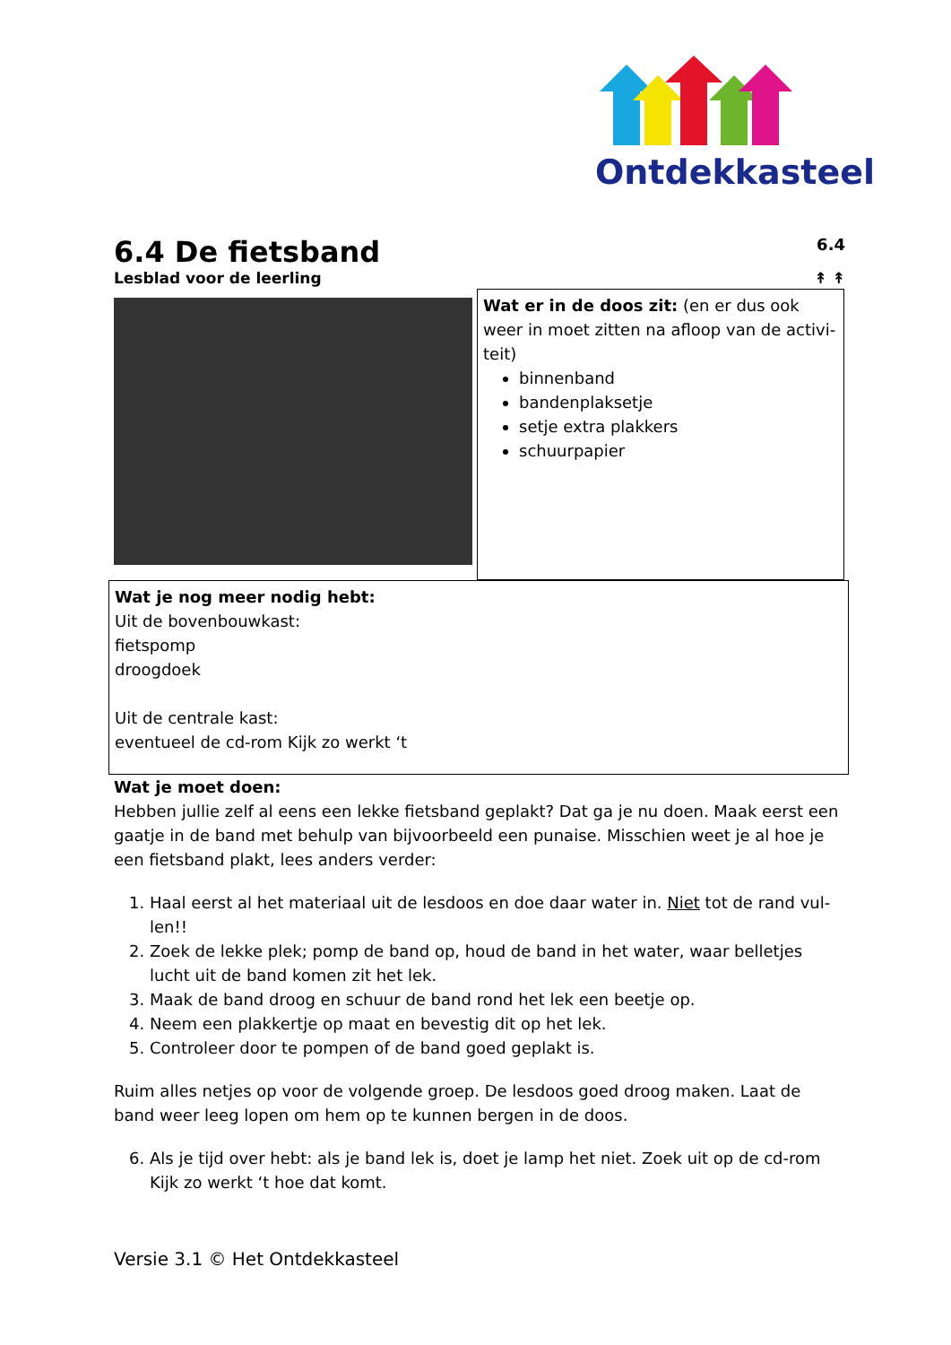Ontdekkasteel
6.4 De fietsband 6.4
Lesblad voor de leerling ↟ ↟
Wat er in de doos zit: (en er dus ook weer in moet zitten na afloop van de activi-teit)
binnenband
bandenplaksetje
setje extra plakkers
schuurpapier
Wat je nog meer nodig hebt:
Uit de bovenbouwkast:
fietspomp
droogdoek
Uit de centrale kast:
eventueel de cd-rom Kijk zo werkt ‘t
Wat je moet doen:
Hebben jullie zelf al eens een lekke fietsband geplakt? Dat ga je nu doen. Maak eerst een gaatje in de band met behulp van bijvoorbeeld een punaise. Misschien weet je al hoe je een fietsband plakt, lees anders verder:
1. Haal eerst al het materiaal uit de lesdoos en doe daar water in. Niet tot de rand vul-len!!
2. Zoek de lekke plek; pomp de band op, houd de band in het water, waar belletjes lucht uit de band komen zit het lek.
3. Maak de band droog en schuur de band rond het lek een beetje op.
4. Neem een plakkertje op maat en bevestig dit op het lek.
5. Controleer door te pompen of de band goed geplakt is.
Ruim alles netjes op voor de volgende groep. De lesdoos goed droog maken. Laat de band weer leeg lopen om hem op te kunnen bergen in de doos.
6. Als je tijd over hebt: als je band lek is, doet je lamp het niet. Zoek uit op de cd-rom Kijk zo werkt ‘t hoe dat komt.
Versie 3.1 © Het Ontdekkasteel